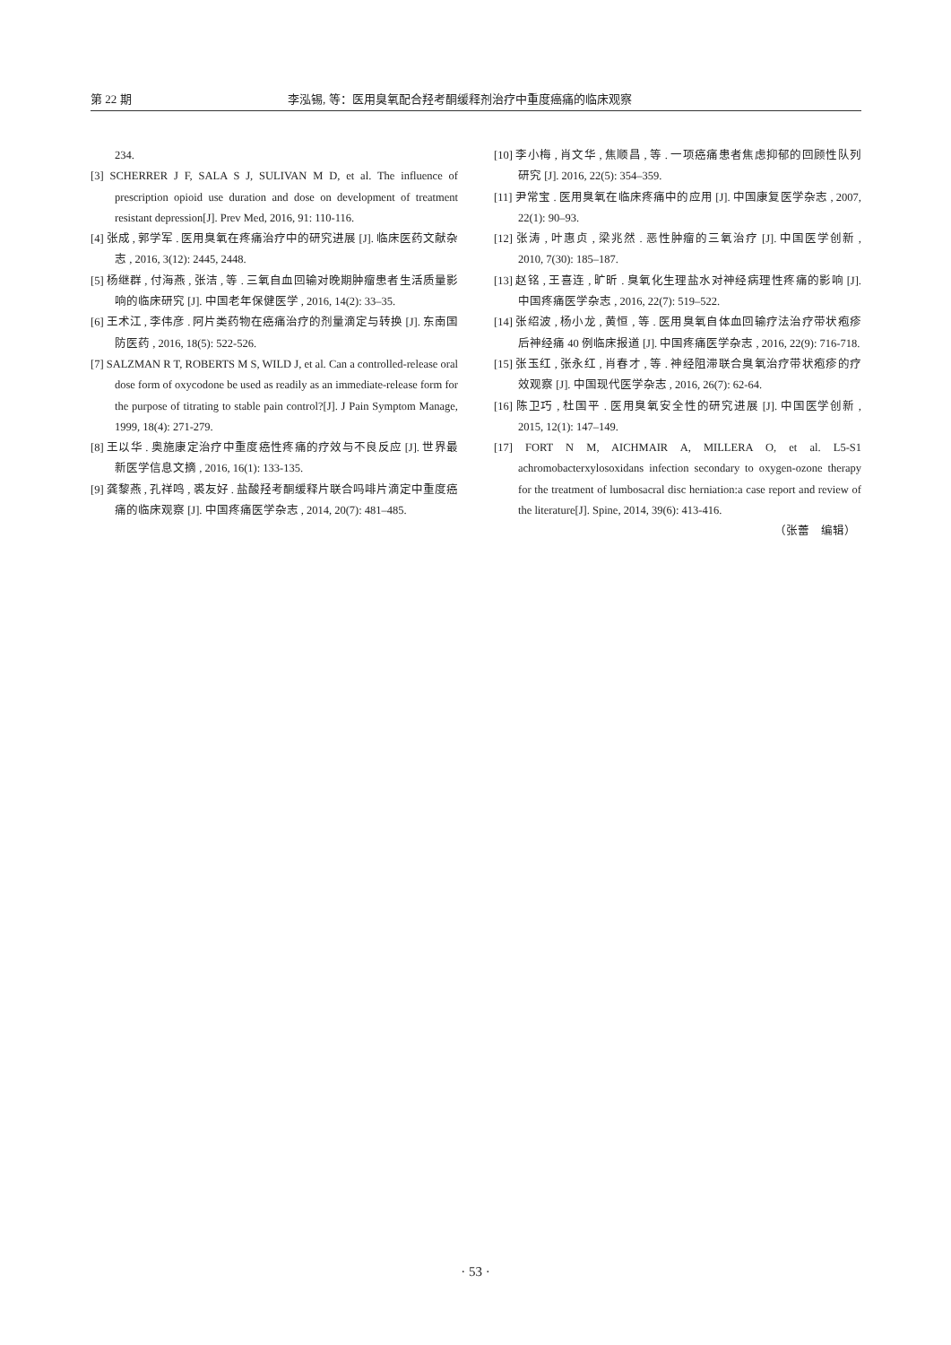第 22 期 李泓锡, 等：医用臭氧配合羟考酮缓释剂治疗中重度癌痛的临床观察
234.
[3] SCHERRER J F, SALA S J, SULIVAN M D, et al. The influence of prescription opioid use duration and dose on development of treatment resistant depression[J]. Prev Med, 2016, 91: 110-116.
[4] 张成 , 郭学军 . 医用臭氧在疼痛治疗中的研究进展 [J]. 临床医药文献杂志 , 2016, 3(12): 2445, 2448.
[5] 杨继群 , 付海燕 , 张洁 , 等 . 三氧自血回输对晚期肿瘤患者生活质量影响的临床研究 [J]. 中国老年保健医学 , 2016, 14(2): 33–35.
[6] 王术江 , 李伟彦 . 阿片类药物在癌痛治疗的剂量滴定与转换 [J]. 东南国防医药 , 2016, 18(5): 522-526.
[7] SALZMAN R T, ROBERTS M S, WILD J, et al. Can a controlled-release oral dose form of oxycodone be used as readily as an immediate-release form for the purpose of titrating to stable pain control?[J]. J Pain Symptom Manage, 1999, 18(4): 271-279.
[8] 王以华 . 奥施康定治疗中重度癌性疼痛的疗效与不良反应 [J]. 世界最新医学信息文摘 , 2016, 16(1): 133-135.
[9] 龚黎燕 , 孔祥鸣 , 裘友好 . 盐酸羟考酮缓释片联合吗啡片滴定中重度癌痛的临床观察 [J]. 中国疼痛医学杂志 , 2014, 20(7): 481–485.
[10] 李小梅 , 肖文华 , 焦顺昌 , 等 . 一项癌痛患者焦虑抑郁的回顾性队列研究 [J]. 2016, 22(5): 354–359.
[11] 尹常宝 . 医用臭氧在临床疼痛中的应用 [J]. 中国康复医学杂志 , 2007, 22(1): 90–93.
[12] 张涛 , 叶惠贞 , 梁兆然 . 恶性肿瘤的三氧治疗 [J]. 中国医学创新 , 2010, 7(30): 185–187.
[13] 赵铭 , 王喜连 , 旷昕 . 臭氧化生理盐水对神经病理性疼痛的影响 [J]. 中国疼痛医学杂志 , 2016, 22(7): 519–522.
[14] 张绍波 , 杨小龙 , 黄恒 , 等 . 医用臭氧自体血回输疗法治疗带状疱疹后神经痛 40 例临床报道 [J]. 中国疼痛医学杂志 , 2016, 22(9): 716-718.
[15] 张玉红 , 张永红 , 肖春才 , 等 . 神经阻滞联合臭氧治疗带状疱疹的疗效观察 [J]. 中国现代医学杂志 , 2016, 26(7): 62-64.
[16] 陈卫巧 , 杜国平 . 医用臭氧安全性的研究进展 [J]. 中国医学创新 , 2015, 12(1): 147–149.
[17] FORT N M, AICHMAIR A, MILLERA O, et al. L5-S1 achromobacterxylosoxidans infection secondary to oxygen-ozone therapy for the treatment of lumbosacral disc herniation:a case report and review of the literature[J]. Spine, 2014, 39(6): 413-416.
（张蕾　编辑）
· 53 ·